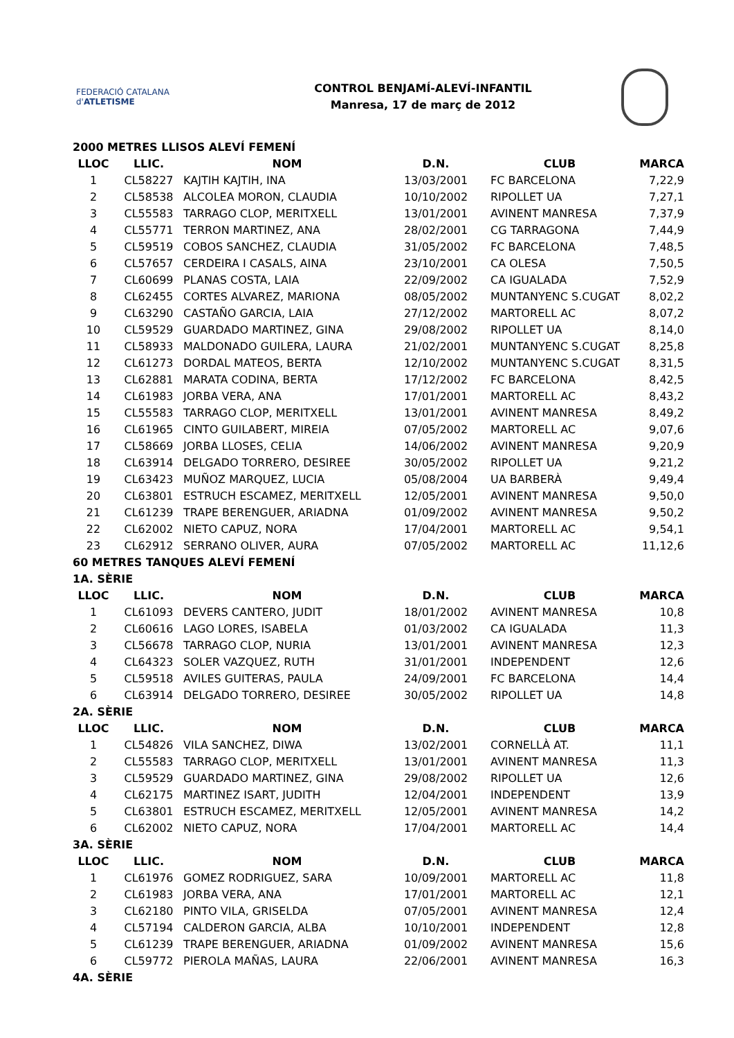FEDERACIÓ CATALANA d'ATLETISME
CONTROL BENJAMÍ-ALEVÍ-INFANTIL
Manresa, 17 de març de 2012
| 2000 METRES LLISOS ALEVÍ FEMENÍ | | | | | |
| LLOC | LLIC. | NOM | D.N. | CLUB | MARCA |
| 1 | CL58227 | KAJTIH KAJTIH, INA | 13/03/2001 | FC BARCELONA | 7,22,9 |
| 2 | CL58538 | ALCOLEA MORON, CLAUDIA | 10/10/2002 | RIPOLLET UA | 7,27,1 |
| 3 | CL55583 | TARRAGO CLOP, MERITXELL | 13/01/2001 | AVINENT MANRESA | 7,37,9 |
| 4 | CL55771 | TERRON MARTINEZ, ANA | 28/02/2001 | CG TARRAGONA | 7,44,9 |
| 5 | CL59519 | COBOS SANCHEZ, CLAUDIA | 31/05/2002 | FC BARCELONA | 7,48,5 |
| 6 | CL57657 | CERDEIRA I CASALS, AINA | 23/10/2001 | CA OLESA | 7,50,5 |
| 7 | CL60699 | PLANAS COSTA, LAIA | 22/09/2002 | CA IGUALADA | 7,52,9 |
| 8 | CL62455 | CORTES ALVAREZ, MARIONA | 08/05/2002 | MUNTANYENC S.CUGAT | 8,02,2 |
| 9 | CL63290 | CASTAÑO GARCIA, LAIA | 27/12/2002 | MARTORELL AC | 8,07,2 |
| 10 | CL59529 | GUARDADO MARTINEZ, GINA | 29/08/2002 | RIPOLLET UA | 8,14,0 |
| 11 | CL58933 | MALDONADO GUILERA, LAURA | 21/02/2001 | MUNTANYENC S.CUGAT | 8,25,8 |
| 12 | CL61273 | DORDAL MATEOS, BERTA | 12/10/2002 | MUNTANYENC S.CUGAT | 8,31,5 |
| 13 | CL62881 | MARATA CODINA, BERTA | 17/12/2002 | FC BARCELONA | 8,42,5 |
| 14 | CL61983 | JORBA VERA, ANA | 17/01/2001 | MARTORELL AC | 8,43,2 |
| 15 | CL55583 | TARRAGO CLOP, MERITXELL | 13/01/2001 | AVINENT MANRESA | 8,49,2 |
| 16 | CL61965 | CINTO GUILABERT, MIREIA | 07/05/2002 | MARTORELL AC | 9,07,6 |
| 17 | CL58669 | JORBA LLOSES, CELIA | 14/06/2002 | AVINENT MANRESA | 9,20,9 |
| 18 | CL63914 | DELGADO TORRERO, DESIREE | 30/05/2002 | RIPOLLET UA | 9,21,2 |
| 19 | CL63423 | MUÑOZ MARQUEZ, LUCIA | 05/08/2004 | UA BARBERÀ | 9,49,4 |
| 20 | CL63801 | ESTRUCH ESCAMEZ, MERITXELL | 12/05/2001 | AVINENT MANRESA | 9,50,0 |
| 21 | CL61239 | TRAPE BERENGUER, ARIADNA | 01/09/2002 | AVINENT MANRESA | 9,50,2 |
| 22 | CL62002 | NIETO CAPUZ, NORA | 17/04/2001 | MARTORELL AC | 9,54,1 |
| 23 | CL62912 | SERRANO OLIVER, AURA | 07/05/2002 | MARTORELL AC | 11,12,6 |
| 60 METRES TANQUES ALEVÍ FEMENÍ | | | | | |
| 1A. SÈRIE | | | | | |
| LLOC | LLIC. | NOM | D.N. | CLUB | MARCA |
| 1 | CL61093 | DEVERS CANTERO, JUDIT | 18/01/2002 | AVINENT MANRESA | 10,8 |
| 2 | CL60616 | LAGO LORES, ISABELA | 01/03/2002 | CA IGUALADA | 11,3 |
| 3 | CL56678 | TARRAGO CLOP, NURIA | 13/01/2001 | AVINENT MANRESA | 12,3 |
| 4 | CL64323 | SOLER VAZQUEZ, RUTH | 31/01/2001 | INDEPENDENT | 12,6 |
| 5 | CL59518 | AVILES GUITERAS, PAULA | 24/09/2001 | FC BARCELONA | 14,4 |
| 6 | CL63914 | DELGADO TORRERO, DESIREE | 30/05/2002 | RIPOLLET UA | 14,8 |
| 2A. SÈRIE | | | | | |
| LLOC | LLIC. | NOM | D.N. | CLUB | MARCA |
| 1 | CL54826 | VILA SANCHEZ, DIWA | 13/02/2001 | CORNELLÀ AT. | 11,1 |
| 2 | CL55583 | TARRAGO CLOP, MERITXELL | 13/01/2001 | AVINENT MANRESA | 11,3 |
| 3 | CL59529 | GUARDADO MARTINEZ, GINA | 29/08/2002 | RIPOLLET UA | 12,6 |
| 4 | CL62175 | MARTINEZ ISART, JUDITH | 12/04/2001 | INDEPENDENT | 13,9 |
| 5 | CL63801 | ESTRUCH ESCAMEZ, MERITXELL | 12/05/2001 | AVINENT MANRESA | 14,2 |
| 6 | CL62002 | NIETO CAPUZ, NORA | 17/04/2001 | MARTORELL AC | 14,4 |
| 3A. SÈRIE | | | | | |
| LLOC | LLIC. | NOM | D.N. | CLUB | MARCA |
| 1 | CL61976 | GOMEZ RODRIGUEZ, SARA | 10/09/2001 | MARTORELL AC | 11,8 |
| 2 | CL61983 | JORBA VERA, ANA | 17/01/2001 | MARTORELL AC | 12,1 |
| 3 | CL62180 | PINTO VILA, GRISELDA | 07/05/2001 | AVINENT MANRESA | 12,4 |
| 4 | CL57194 | CALDERON GARCIA, ALBA | 10/10/2001 | INDEPENDENT | 12,8 |
| 5 | CL61239 | TRAPE BERENGUER, ARIADNA | 01/09/2002 | AVINENT MANRESA | 15,6 |
| 6 | CL59772 | PIEROLA MAÑAS, LAURA | 22/06/2001 | AVINENT MANRESA | 16,3 |
| 4A. SÈRIE | | | | | |